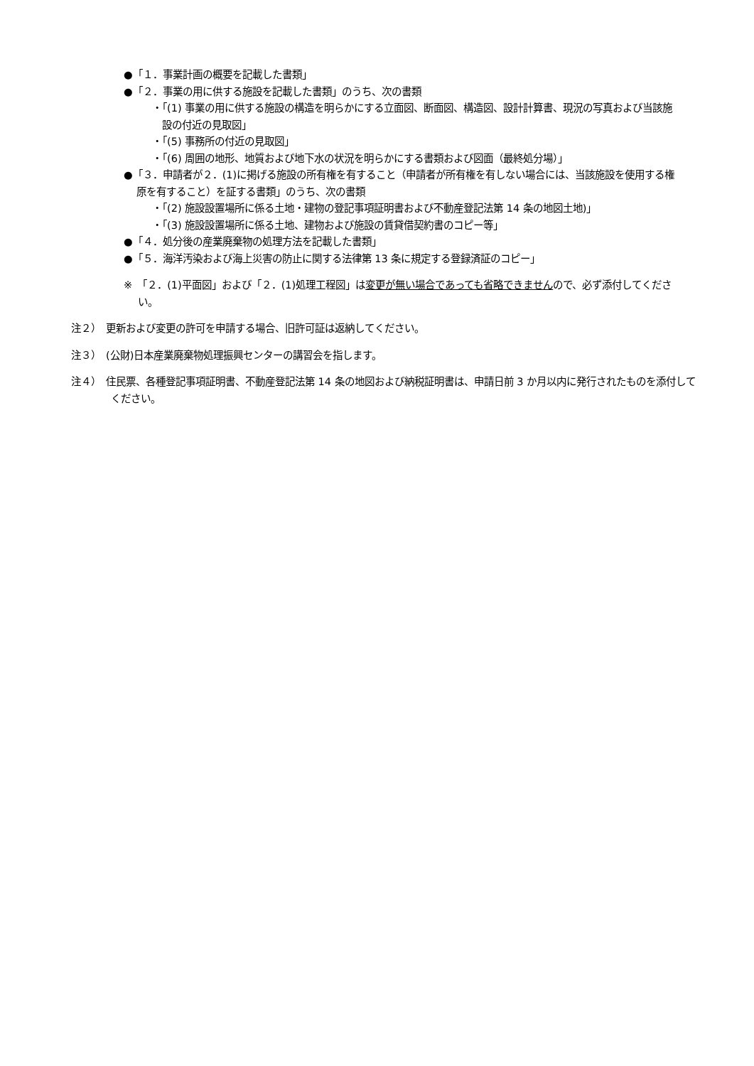●「１．事業計画の概要を記載した書類」
●「２．事業の用に供する施設を記載した書類」のうち、次の書類
・「(1) 事業の用に供する施設の構造を明らかにする立面図、断面図、構造図、設計計算書、現況の写真および当該施設の付近の見取図」
・「(5) 事務所の付近の見取図」
・「(6) 周囲の地形、地質および地下水の状況を明らかにする書類および図面（最終処分場）」
●「３．申請者が２．(1)に掲げる施設の所有権を有すること（申請者が所有権を有しない場合には、当該施設を使用する権原を有すること）を証する書類」のうち、次の書類
・「(2) 施設設置場所に係る土地・建物の登記事項証明書および不動産登記法第 14 条の地図土地)」
・「(3) 施設設置場所に係る土地、建物および施設の賃貸借契約書のコピー等」
●「４．処分後の産業廃棄物の処理方法を記載した書類」
●「５．海洋汚染および海上災害の防止に関する法律第 13 条に規定する登録済証のコピー」
※　「２．(1)平面図」および「２．(1)処理工程図」は変更が無い場合であっても省略できませんので、必ず添付してください。
注２）　更新および変更の許可を申請する場合、旧許可証は返納してください。
注３）　(公財)日本産業廃棄物処理振興センターの講習会を指します。
注４）　住民票、各種登記事項証明書、不動産登記法第 14 条の地図および納税証明書は、申請日前 3 か月以内に発行されたものを添付してください。